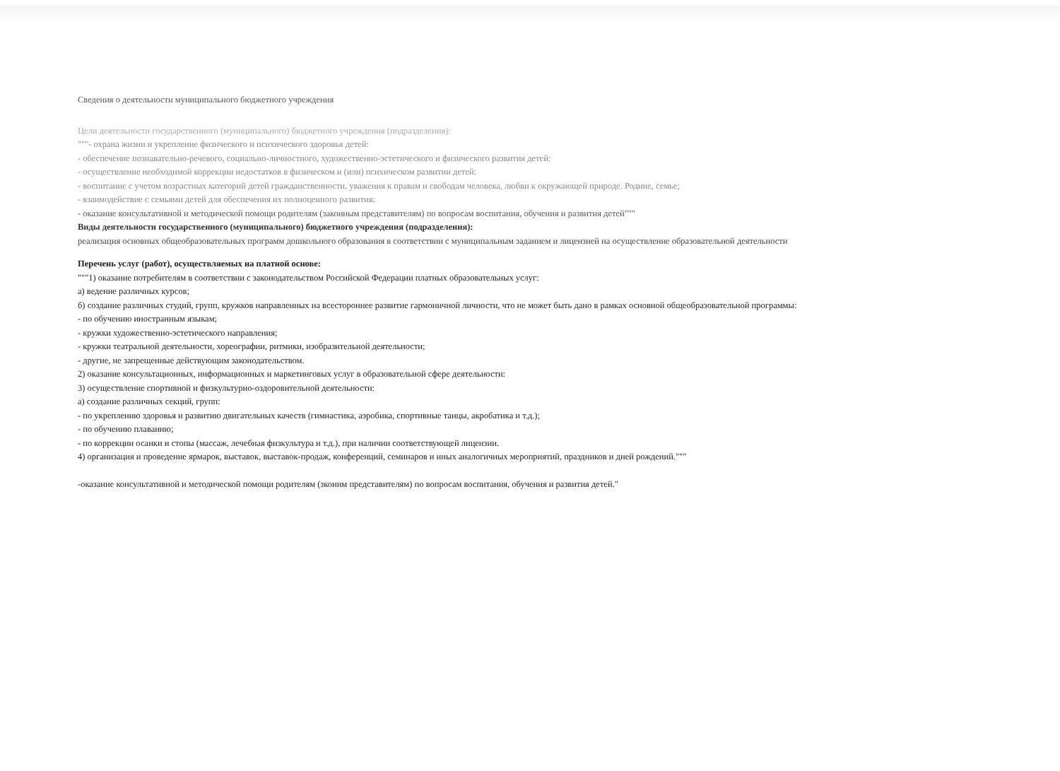Сведения о деятельности муниципального бюджетного учреждения
Цели деятельности государственного (муниципального) бюджетного учреждения (подразделения):
"""- охрана жизни и укрепление физического и психического здоровья детей:
- обеспечение познавательно-речевого, социально-личностного, художественно-эстетического и физического развития детей:
- осуществление необходимой коррекции недостатков в физическом и (или) психическом развитии детей:
- воспитание с учетом возрастных категорий детей гражданственности, уважения к правам и свободам человека, любви к окружающей природе. Родине, семье;
- взаимодействие с семьями детей для обеспечения их полноценного развития:
- оказание консультативной и методической помощи родителям (законным представителям) по вопросам воспитания, обучения и развития детей"""
Виды деятельности государственного (муниципального) бюджетного учреждения (подразделения):
реализация основных общеобразовательных программ дошкольного образования в соответствии с муниципальным заданием и лицензией на осуществление образовательной деятельности
Перечень услуг (работ), осуществляемых на платной основе:
"""1) оказание потребителям в соответствии с законодательством Российской Федерации платных образовательных услуг:
а) ведение различных курсов;
б) создание различных студий, групп, кружков направленных на всестороннее развитие гармоничной личности, что не может быть дано в рамках основной общеобразовательной программы:
- по обучению иностранным языкам;
- кружки художественно-эстетического направления;
- кружки театральной деятельности, хореографии, ритмики, изобразительной деятельности;
- другие, не запрещенные действующим законодательством.
2) оказание консультационных, информационных и маркетинговых услуг в образовательной сфере деятельности:
3) осуществление спортивной и физкультурно-оздоровительной деятельности:
а) создание различных секций, групп:
- по укреплению здоровья и развитию двигательных качеств (гимнастика, аэробика, спортивные танцы, акробатика и т.д.);
- по обучению плаванию;
- по коррекции осанки и стопы (массаж, лечебная физкультура и т.д.), при наличии соответствующей лицензии.
4) организация и проведение ярмарок, выставок, выставок-продаж, конференций, семинаров и иных аналогичных мероприятий, праздников и дней рождений."""
-оказание консультативной и методической помощи родителям (зконнм представителям) по вопросам воспитания, обучения и развития детей."